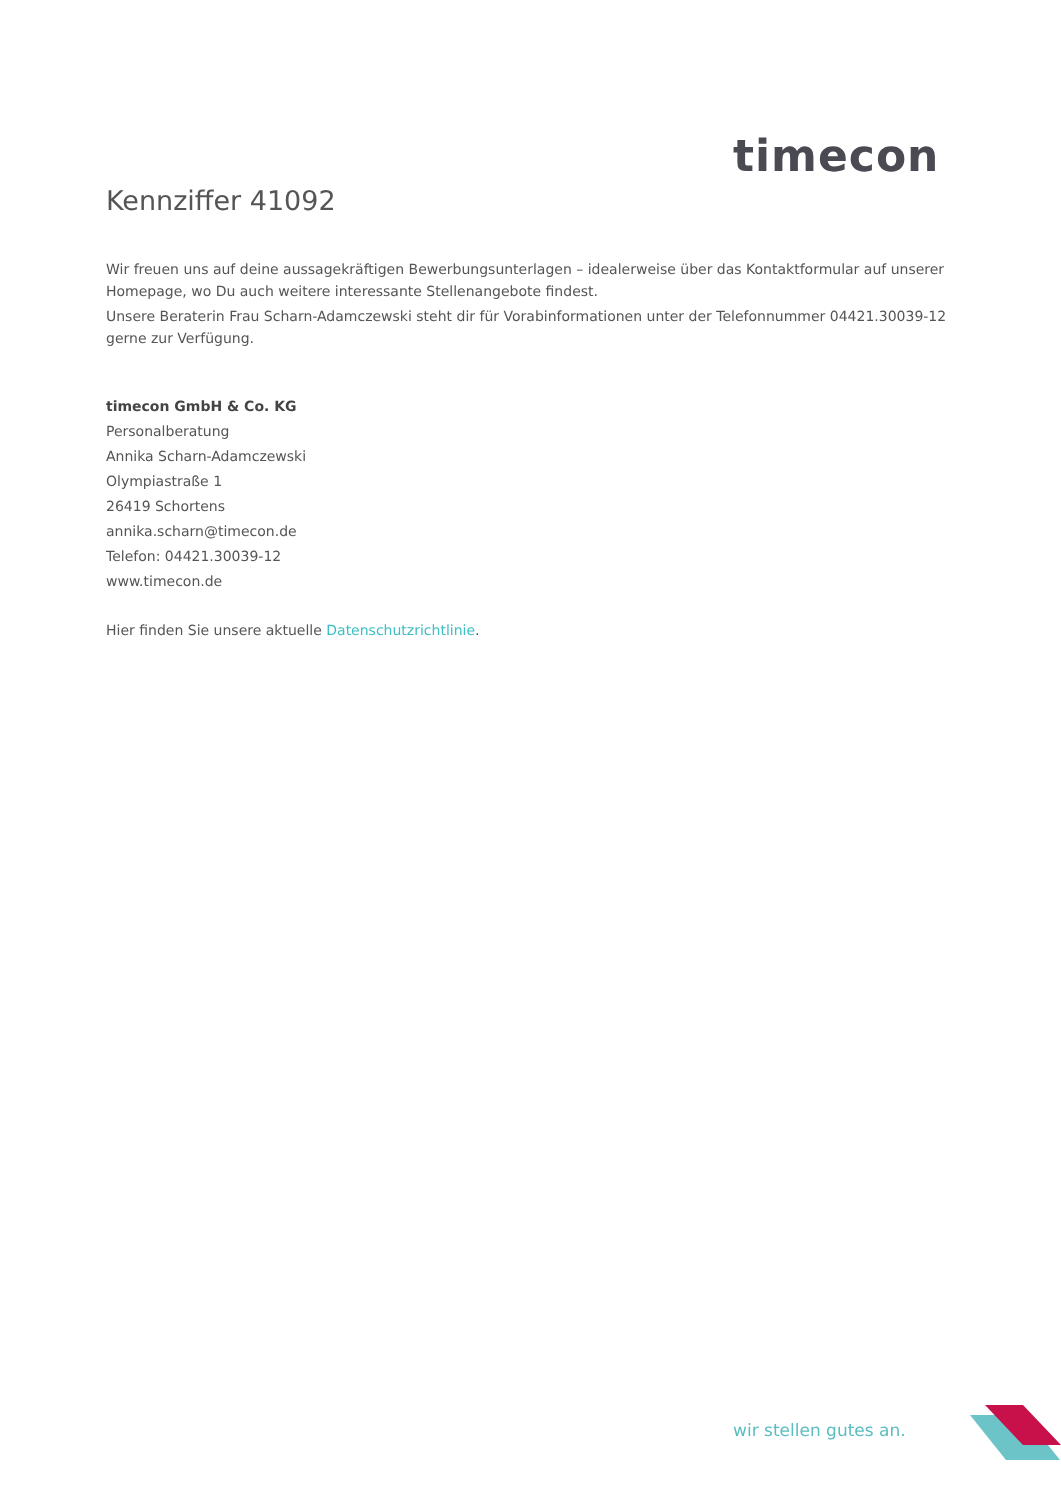timecon
Kennziffer 41092
Wir freuen uns auf deine aussagekräftigen Bewerbungsunterlagen – idealerweise über das Kontaktformular auf unserer Homepage, wo Du auch weitere interessante Stellenangebote findest.
Unsere Beraterin Frau Scharn-Adamczewski steht dir für Vorabinformationen unter der Telefonnummer 04421.30039-12 gerne zur Verfügung.
timecon GmbH & Co. KG
Personalberatung
Annika Scharn-Adamczewski
Olympiastraße 1
26419 Schortens
annika.scharn@timecon.de
Telefon: 04421.30039-12
www.timecon.de
Hier finden Sie unsere aktuelle Datenschutzrichtlinie.
wir stellen gutes an.